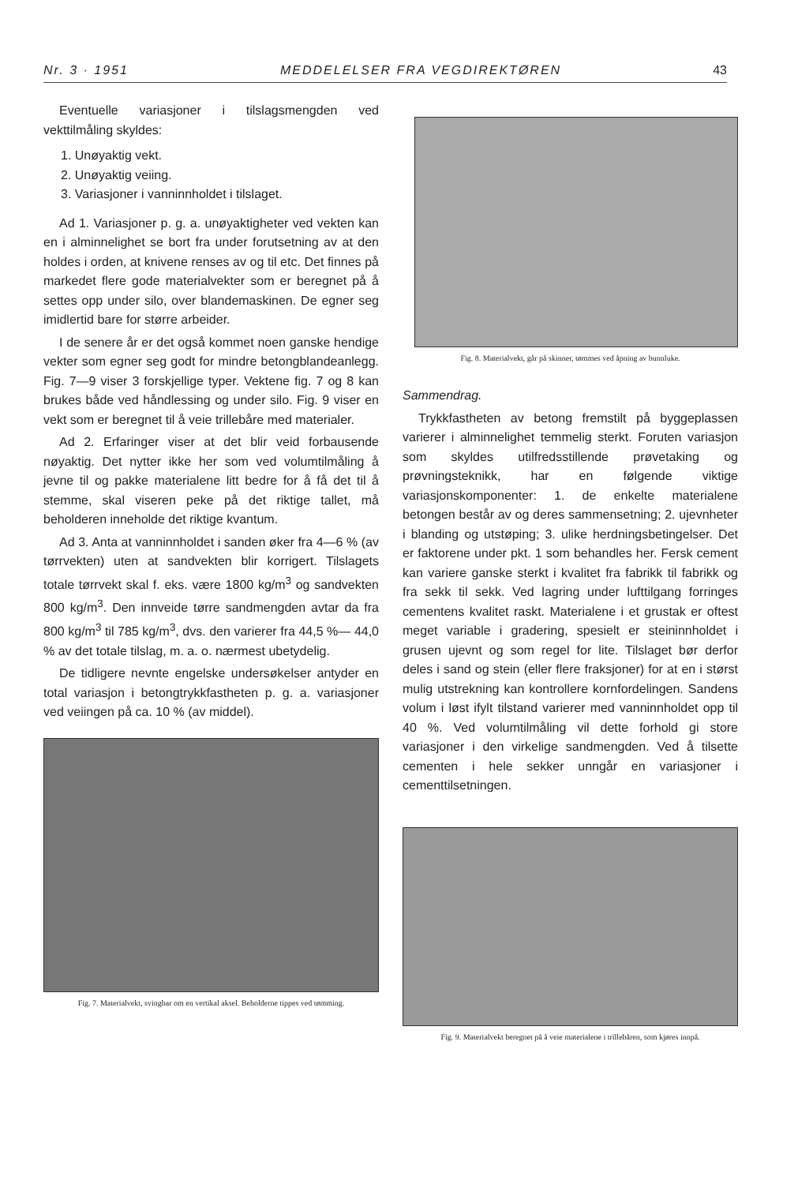Nr. 3 · 1951 MEDDELELSER FRA VEGDIREKTØREN 43
Eventuelle variasjoner i tilslagsmengden ved vekttilmåling skyldes:
1. Unøyaktig vekt.
2. Unøyaktig veiing.
3. Variasjoner i vanninnholdet i tilslaget.
Ad 1. Variasjoner p. g. a. unøyaktigheter ved vekten kan en i alminnelighet se bort fra under forutsetning av at den holdes i orden, at knivene renses av og til etc. Det finnes på markedet flere gode materialvekter som er beregnet på å settes opp under silo, over blandemaskinen. De egner seg imidlertid bare for større arbeider.
I de senere år er det også kommet noen ganske hendige vekter som egner seg godt for mindre betongblandeanlegg. Fig. 7—9 viser 3 forskjellige typer. Vektene fig. 7 og 8 kan brukes både ved håndlessing og under silo. Fig. 9 viser en vekt som er beregnet til å veie trillebåre med materialer.
Ad 2. Erfaringer viser at det blir veid forbausende nøyaktig. Det nytter ikke her som ved volumtilmåling å jevne til og pakke materialene litt bedre for å få det til å stemme, skal viseren peke på det riktige tallet, må beholderen inneholde det riktige kvantum.
Ad 3. Anta at vanninnholdet i sanden øker fra 4—6 % (av tørrvekten) uten at sandvekten blir korrigert. Tilslagets totale tørrvekt skal f. eks. være 1800 kg/m<sup>3</sup> og sandvekten 800 kg/m<sup>3</sup>. Den innveide tørre sandmengden avtar da fra 800 kg/m<sup>3</sup> til 785 kg/m<sup>3</sup>, dvs. den varierer fra 44,5 %— 44,0 % av det totale tilslag, m. a. o. nærmest ubetydelig.
De tidligere nevnte engelske undersøkelser antyder en total variasjon i betongtrykkfastheten p. g. a. variasjoner ved veiingen på ca. 10 % (av middel).
Fig. 7. Materialvekt, svingbar om en vertikal aksel. Beholderne tippes ved tømming.
Fig. 8. Materialvekt, går på skinner, tømmes ved åpning av bunnluke.
Sammendrag.
Trykkfastheten av betong fremstilt på byggeplassen varierer i alminnelighet temmelig sterkt. Foruten variasjon som skyldes utilfredsstillende prøvetaking og prøvningsteknikk, har en følgende viktige variasjonskomponenter: 1. de enkelte materialene betongen består av og deres sammensetning; 2. ujevnheter i blanding og utstøping; 3. ulike herdningsbetingelser. Det er faktorene under pkt. 1 som behandles her. Fersk cement kan variere ganske sterkt i kvalitet fra fabrikk til fabrikk og fra sekk til sekk. Ved lagring under lufttilgang forringes cementens kvalitet raskt. Materialene i et grustak er oftest meget variable i gradering, spesielt er steininnholdet i grusen ujevnt og som regel for lite. Tilslaget bør derfor deles i sand og stein (eller flere fraksjoner) for at en i størst mulig utstrekning kan kontrollere kornfordelingen. Sandens volum i løst ifylt tilstand varierer med vanninnholdet opp til 40 %. Ved volumtilmåling vil dette forhold gi store variasjoner i den virkelige sandmengden. Ved å tilsette cementen i hele sekker unngår en variasjoner i cementtilsetningen.
Fig. 9. Materialvekt beregnet på å veie materialene i trillebåren, som kjøres innpå.